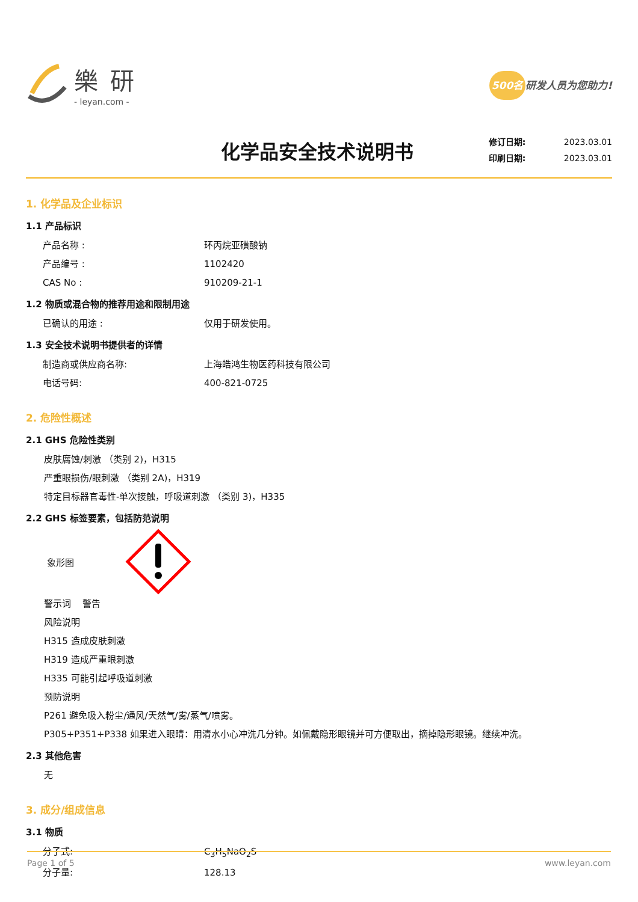樂研
- leyan.com -
500名 研发人员为您助力!
化学品安全技术说明书
修订日期: 2023.03.01
印刷日期: 2023.03.01
1. 化学品及企业标识
1.1 产品标识
产品名称 : 环丙烷亚磺酸钠
产品编号 : 1102420
CAS No : 910209-21-1
1.2 物质或混合物的推荐用途和限制用途
已确认的用途 : 仅用于研发使用。
1.3 安全技术说明书提供者的详情
制造商或供应商名称: 上海皓鸿生物医药科技有限公司
电话号码: 400-821-0725
2. 危险性概述
2.1 GHS 危险性类别
皮肤腐蚀/刺激 （类别 2)，H315
严重眼损伤/眼刺激 （类别 2A)，H319
特定目标器官毒性-单次接触，呼吸道刺激 （类别 3)，H335
2.2 GHS 标签要素，包括防范说明
象形图
警示词 警告
风险说明
H315 造成皮肤刺激
H319 造成严重眼刺激
H335 可能引起呼吸道刺激
预防说明
P261 避免吸入粉尘/通风/天然气/雾/蒸气/喷雾。
P305+P351+P338 如果进入眼睛：用清水小心冲洗几分钟。如佩戴隐形眼镜并可方便取出，摘掉隐形眼镜。继续冲洗。
2.3 其他危害
无
3. 成分/组成信息
3.1 物质
分子式: C<sub>3</sub>H<sub>5</sub>NaO<sub>2</sub>S
分子量: 128.13
Page 1 of 5 www.leyan.com